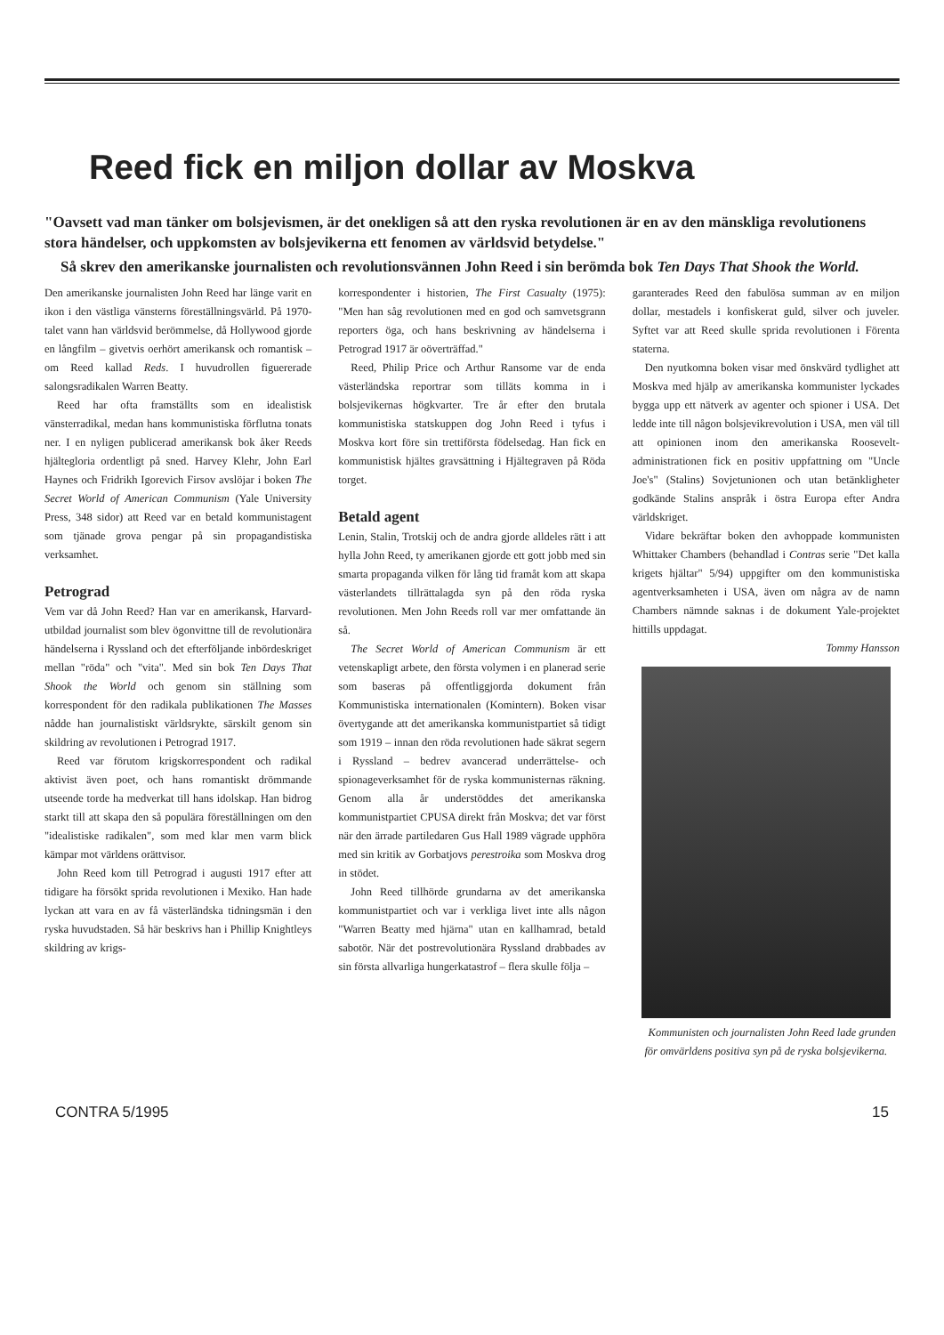Reed fick en miljon dollar av Moskva
"Oavsett vad man tänker om bolsjevismen, är det onekligen så att den ryska revolutionen är en av den mänskliga revolutionens stora händelser, och uppkomsten av bolsjevikerna ett fenomen av världsvid betydelse."
Så skrev den amerikanske journalisten och revolutionsvännen John Reed i sin berömda bok Ten Days That Shook the World.
Den amerikanske journalisten John Reed har länge varit en ikon i den västliga vänsterns föreställningsvärld. På 1970-talet vann han världsvid berömmelse, då Hollywood gjorde en långfilm – givetvis oerhört amerikansk och romantisk – om Reed kallad Reds. I huvudrollen figuererade salongsradikalen Warren Beatty.
Reed har ofta framställts som en idealistisk vänsterradikal, medan hans kommunistiska förflutna tonats ner. I en nyligen publicerad amerikansk bok åker Reeds hjältegloria ordentligt på sned. Harvey Klehr, John Earl Haynes och Fridrikh Igorevich Firsov avslöjar i boken The Secret World of American Communism (Yale University Press, 348 sidor) att Reed var en betald kommunistagent som tjänade grova pengar på sin propagandistiska verksamhet.
Petrograd
Vem var då John Reed? Han var en amerikansk, Harvard-utbildad journalist som blev ögonvittne till de revolutionära händelserna i Ryssland och det efterföljande inbördeskriget mellan "röda" och "vita". Med sin bok Ten Days That Shook the World och genom sin ställning som korrespondent för den radikala publikationen The Masses nådde han journalistiskt världsrykte, särskilt genom sin skildring av revolutionen i Petrograd 1917.
Reed var förutom krigskorrespondent och radikal aktivist även poet, och hans romantiskt drömmande utseende torde ha medverkat till hans idolskap. Han bidrog starkt till att skapa den så populära föreställningen om den "idealistiske radikalen", som med klar men varm blick kämpar mot världens orättvisor.
John Reed kom till Petrograd i augusti 1917 efter att tidigare ha försökt sprida revolutionen i Mexiko. Han hade lyckan att vara en av få västerländska tidningsmän i den ryska huvudstaden. Så här beskrivs han i Phillip Knightleys skildring av krigs-
korrespondenter i historien, The First Casualty (1975): "Men han såg revolutionen med en god och samvetsgrann reporters öga, och hans beskrivning av händelserna i Petrograd 1917 är oöverträffad."
Reed, Philip Price och Arthur Ransome var de enda västerländska reportrar som tilläts komma in i bolsjevikernas högkvarter. Tre år efter den brutala kommunistiska statskuppen dog John Reed i tyfus i Moskva kort före sin trettiförsta födelsedag. Han fick en kommunistisk hjältes gravsättning i Hjältegraven på Röda torget.
Betald agent
Lenin, Stalin, Trotskij och de andra gjorde alldeles rätt i att hylla John Reed, ty amerikanen gjorde ett gott jobb med sin smarta propaganda vilken för lång tid framåt kom att skapa västerlandets tillrättalagda syn på den röda ryska revolutionen. Men John Reeds roll var mer omfattande än så.
The Secret World of American Communism är ett vetenskapligt arbete, den första volymen i en planerad serie som baseras på offentliggjorda dokument från Kommunistiska internationalen (Komintern). Boken visar övertygande att det amerikanska kommunistpartiet så tidigt som 1919 – innan den röda revolutionen hade säkrat segern i Ryssland – bedrev avancerad underrättelse- och spionageverksamhet för de ryska kommunisternas räkning. Genom alla år understöddes det amerikanska kommunistpartiet CPUSA direkt från Moskva; det var först när den ärrade partiledaren Gus Hall 1989 vägrade upphöra med sin kritik av Gorbatjovs perestroika som Moskva drog in stödet.
John Reed tillhörde grundarna av det amerikanska kommunistpartiet och var i verkliga livet inte alls någon "Warren Beatty med hjärna" utan en kallhamrad, betald sabotör. När det postrevolutionära Ryssland drabbades av sin första allvarliga hungerkatastrof – flera skulle följa –
garanterades Reed den fabulösa summan av en miljon dollar, mestadels i konfiskerat guld, silver och juveler. Syftet var att Reed skulle sprida revolutionen i Förenta staterna.
Den nyutkomna boken visar med önskvärd tydlighet att Moskva med hjälp av amerikanska kommunister lyckades bygga upp ett nätverk av agenter och spioner i USA. Det ledde inte till någon bolsjevikrevolution i USA, men väl till att opinionen inom den amerikanska Roosevelt-administrationen fick en positiv uppfattning om "Uncle Joe's" (Stalins) Sovjetunionen och utan betänkligheter godkände Stalins anspråk i östra Europa efter Andra världskriget.
Vidare bekräftar boken den avhoppade kommunisten Whittaker Chambers (behandlad i Contras serie "Det kalla krigets hjältar" 5/94) uppgifter om den kommunistiska agentverksamheten i USA, även om några av de namn Chambers nämnde saknas i de dokument Yale-projektet hittills uppdagat.
Tommy Hansson
Kommunisten och journalisten John Reed lade grunden för omvärldens positiva syn på de ryska bolsjevikerna.
CONTRA 5/1995 15